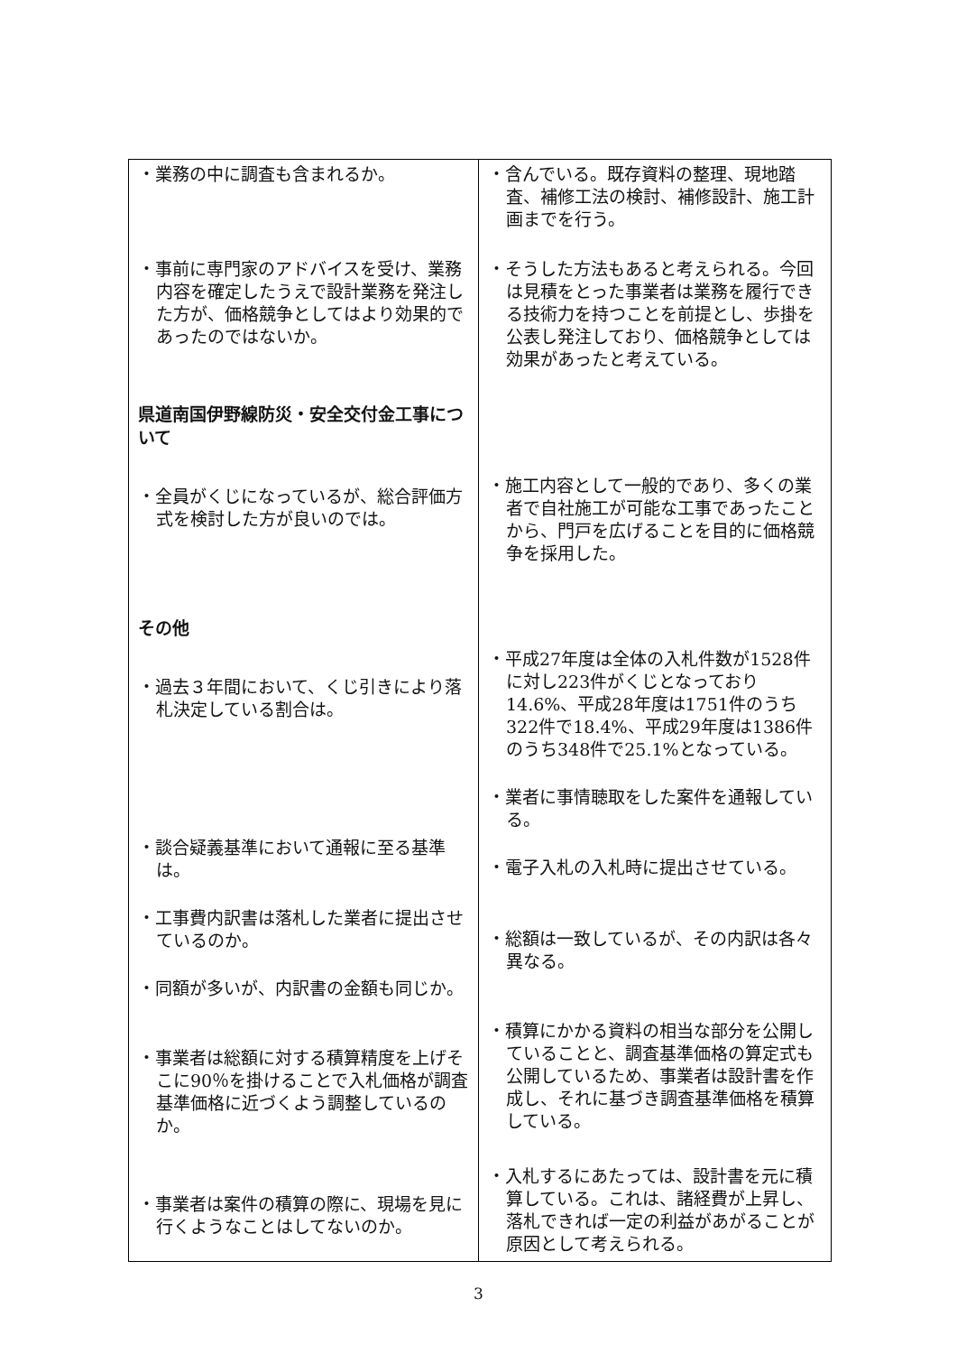| ・業務の中に調査も含まれるか。 ・事前に専門家のアドバイスを受け、業務内容を確定したうえで設計業務を発注した方が、価格競争としてはより効果的であったのではないか。 県道南国伊野線防災・安全交付金工事について ・全員がくじになっているが、総合評価方式を検討した方が良いのでは。 その他 ・過去３年間において、くじ引きにより落札決定している割合は。 ・談合疑義基準において通報に至る基準は。 ・工事費内訳書は落札した業者に提出させているのか。 ・同額が多いが、内訳書の金額も同じか。 ・事業者は総額に対する積算精度を上げそこに90％を掛けることで入札価格が調査基準価格に近づくよう調整しているのか。 ・事業者は案件の積算の際に、現場を見に行くようなことはしてないのか。 | ・含んでいる。既存資料の整理、現地踏査、補修工法の検討、補修設計、施工計画までを行う。 ・そうした方法もあると考えられる。今回は見積をとった事業者は業務を履行できる技術力を持つことを前提とし、歩掛を公表し発注しており、価格競争としては効果があったと考えている。 ・施工内容として一般的であり、多くの業者で自社施工が可能な工事であったことから、門戸を広げることを目的に価格競争を採用した。 ・平成27年度は全体の入札件数が1528件に対し223件がくじとなっており14.6%、平成28年度は1751件のうち322件で18.4%、平成29年度は1386件のうち348件で25.1%となっている。 ・業者に事情聴取をした案件を通報している。 ・電子入札の入札時に提出させている。 ・総額は一致しているが、その内訳は各々異なる。 ・積算にかかる資料の相当な部分を公開していることと、調査基準価格の算定式も公開しているため、事業者は設計書を作成し、それに基づき調査基準価格を積算している。 ・入札するにあたっては、設計書を元に積算している。これは、諸経費が上昇し、落札できれば一定の利益があがることが原因として考えられる。 |
3